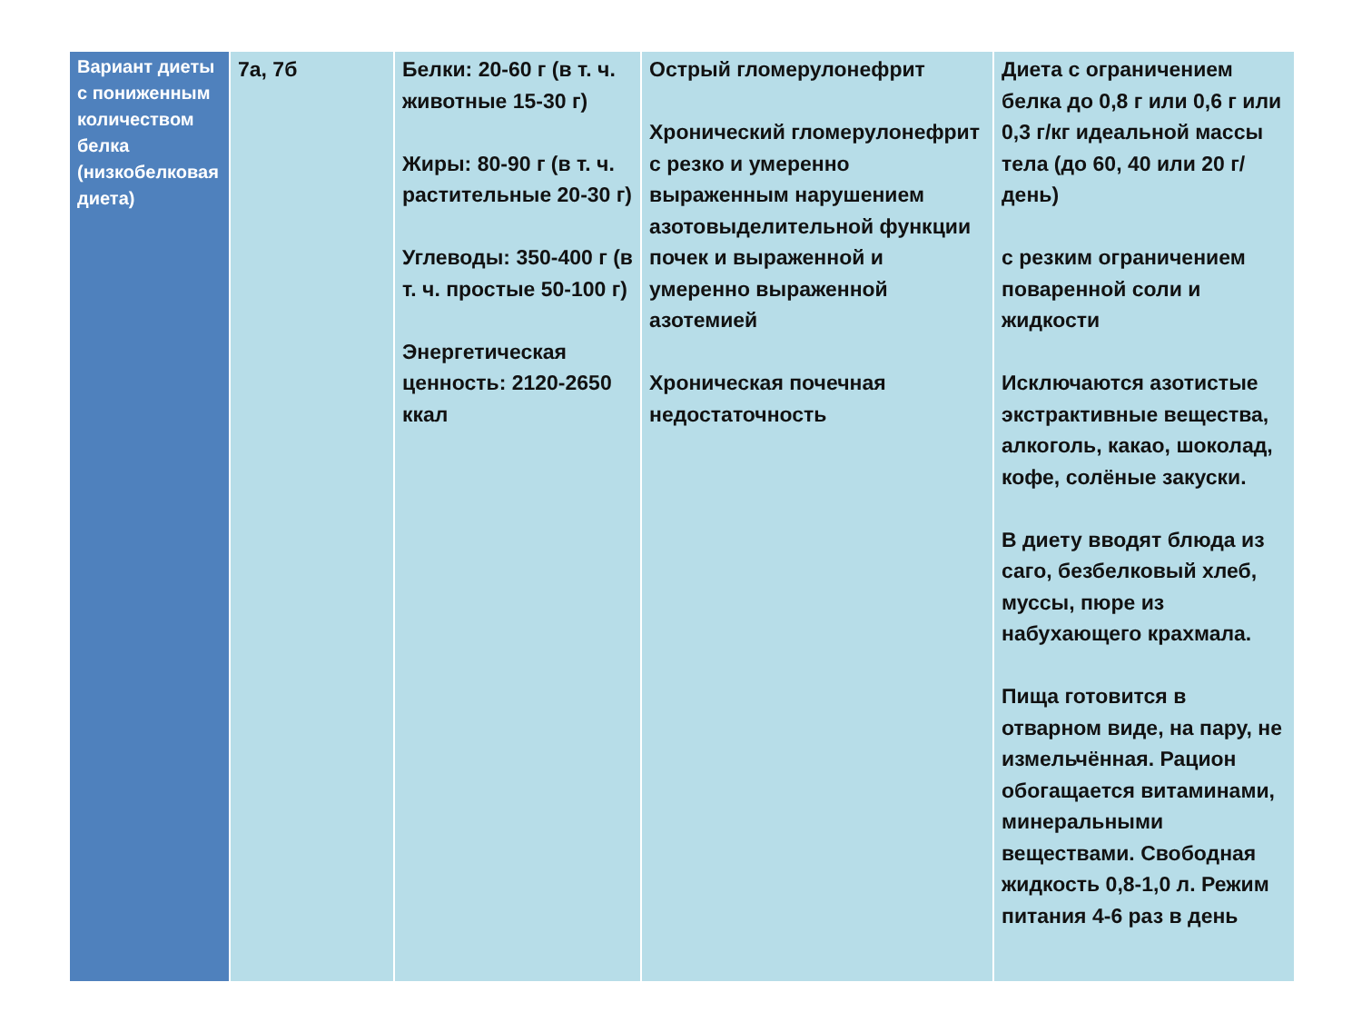| Вариант диеты с пониженным количеством белка (низкобелковая диета) | 7а, 7б | Белки: 20-60 г (в т. ч. животные 15-30 г) Жиры: 80-90 г (в т. ч. растительные 20-30 г) Углеводы: 350-400 г (в т. ч. простые 50-100 г) Энергетическая ценность: 2120-2650 ккал | Острый гломерулонефрит Хронический гломерулонефрит с резко и умеренно выраженным нарушением азотовыделительной функции почек и выраженной и умеренно выраженной азотемией Хроническая почечная недостаточность | Диета с ограничением белка до 0,8 г или 0,6 г или 0,3 г/кг идеальной массы тела (до 60, 40 или 20 г/день) с резким ограничением поваренной соли и жидкости Исключаются азотистые экстрактивные вещества, алкоголь, какао, шоколад, кофе, солёные закуски. В диету вводят блюда из саго, безбелковый хлеб, муссы, пюре из набухающего крахмала. Пища готовится в отварном виде, на пару, не измельчённая. Рацион обогащается витаминами, минеральными веществами. Свободная жидкость 0,8-1,0 л. Режим питания 4-6 раз в день |